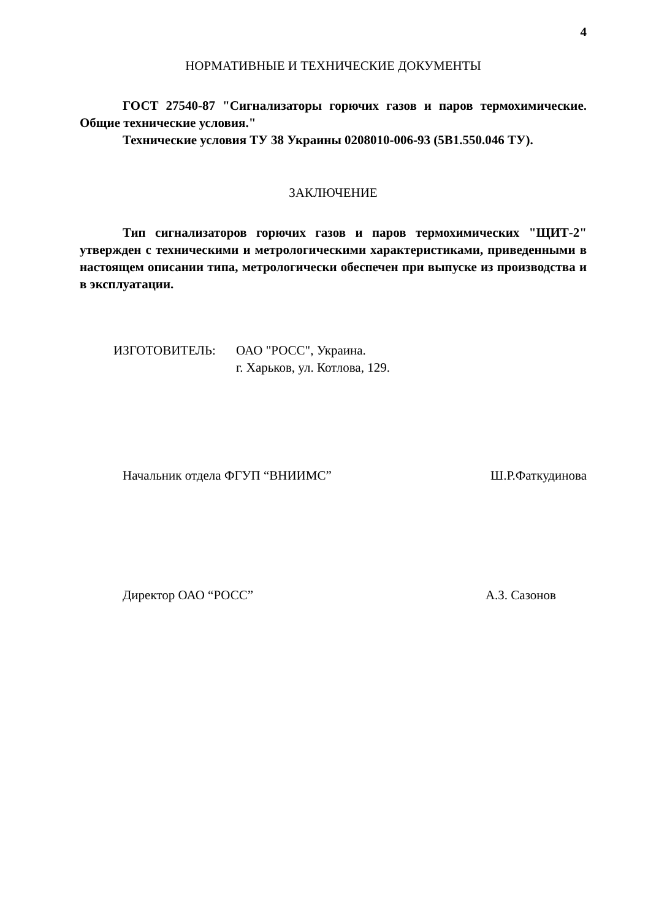4
НОРМАТИВНЫЕ И ТЕХНИЧЕСКИЕ ДОКУМЕНТЫ
ГОСТ 27540-87 "Сигнализаторы горючих газов и паров термохимические. Общие технические условия."
Технические условия ТУ 38 Украины 0208010-006-93 (5В1.550.046 ТУ).
ЗАКЛЮЧЕНИЕ
Тип сигнализаторов горючих газов и паров термохимических "ЩИТ-2" утвержден с техническими и метрологическими характеристиками, приведенными в настоящем описании типа, метрологически обеспечен при выпуске из производства и в эксплуатации.
ИЗГОТОВИТЕЛЬ: ОАО "РОСС", Украина.
г. Харьков, ул. Котлова, 129.
Начальник отдела ФГУП “ВНИИМС” Ш.Р.Фаткудинова
Директор ОАО “РОСС” А.З. Сазонов